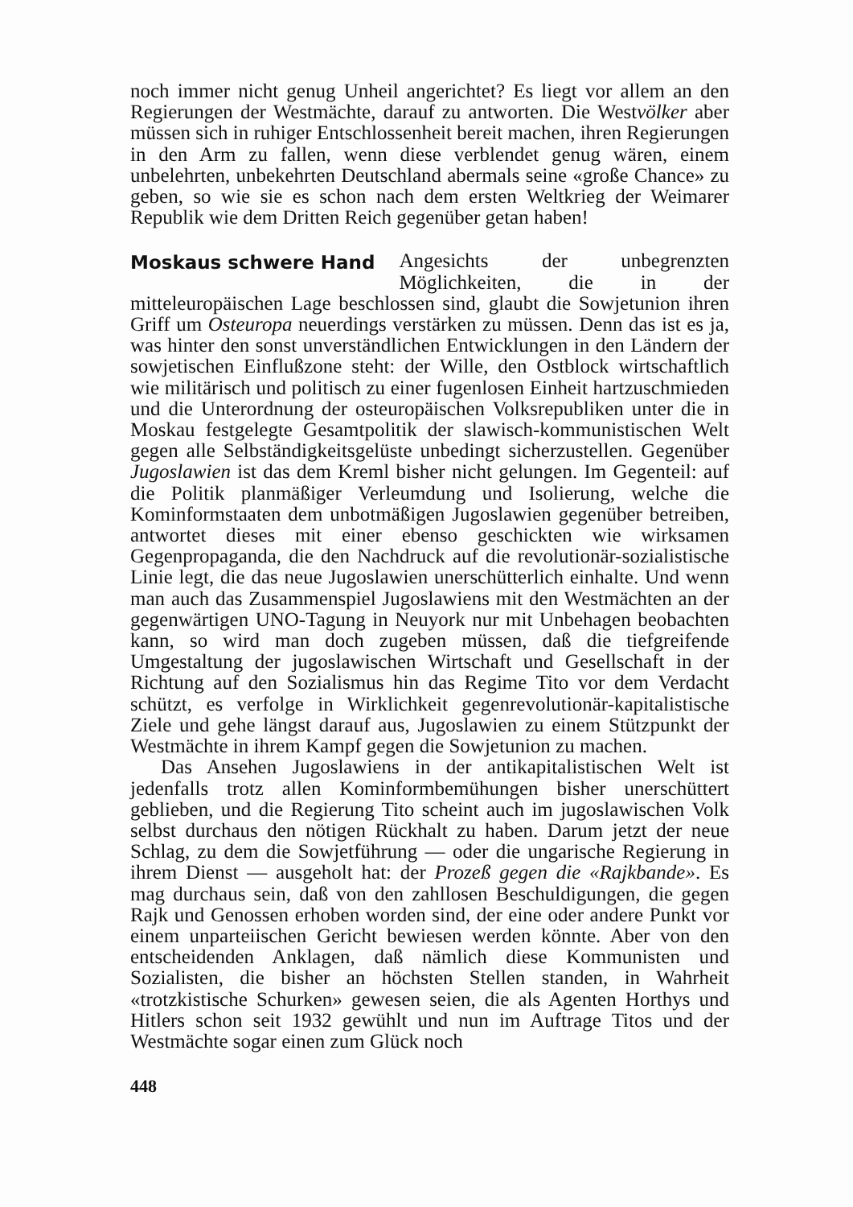noch immer nicht genug Unheil angerichtet? Es liegt vor allem an den Regierungen der Westmächte, darauf zu antworten. Die Westvölker aber müssen sich in ruhiger Entschlossenheit bereit machen, ihren Regierungen in den Arm zu fallen, wenn diese verblendet genug wären, einem unbelehrten, unbekehrten Deutschland abermals seine «große Chance» zu geben, so wie sie es schon nach dem ersten Weltkrieg der Weimarer Republik wie dem Dritten Reich gegenüber getan haben!
Moskaus schwere Hand
Angesichts der unbegrenzten Möglichkeiten, die in der mitteleuropäischen Lage beschlossen sind, glaubt die Sowjetunion ihren Griff um Osteuropa neuerdings verstärken zu müssen. Denn das ist es ja, was hinter den sonst unverständlichen Entwicklungen in den Ländern der sowjetischen Einflußzone steht: der Wille, den Ostblock wirtschaftlich wie militärisch und politisch zu einer fugenlosen Einheit hartzuschmieden und die Unterordnung der osteuropäischen Volksrepubliken unter die in Moskau festgelegte Gesamtpolitik der slawisch-kommunistischen Welt gegen alle Selbständigkeitsgelüste unbedingt sicherzustellen. Gegenüber Jugoslawien ist das dem Kreml bisher nicht gelungen. Im Gegenteil: auf die Politik planmäßiger Verleumdung und Isolierung, welche die Kominformstaaten dem unbotmäßigen Jugoslawien gegenüber betreiben, antwortet dieses mit einer ebenso geschickten wie wirksamen Gegenpropaganda, die den Nachdruck auf die revolutionär-sozialistische Linie legt, die das neue Jugoslawien unerschütterlich einhalte. Und wenn man auch das Zusammenspiel Jugoslawiens mit den Westmächten an der gegenwärtigen UNO-Tagung in Neuyork nur mit Unbehagen beobachten kann, so wird man doch zugeben müssen, daß die tiefgreifende Umgestaltung der jugoslawischen Wirtschaft und Gesellschaft in der Richtung auf den Sozialismus hin das Regime Tito vor dem Verdacht schützt, es verfolge in Wirklichkeit gegenrevolutionär-kapitalistische Ziele und gehe längst darauf aus, Jugoslawien zu einem Stützpunkt der Westmächte in ihrem Kampf gegen die Sowjetunion zu machen.
Das Ansehen Jugoslawiens in der antikapitalistischen Welt ist jedenfalls trotz allen Kominformbemühungen bisher unerschüttert geblieben, und die Regierung Tito scheint auch im jugoslawischen Volk selbst durchaus den nötigen Rückhalt zu haben. Darum jetzt der neue Schlag, zu dem die Sowjetführung — oder die ungarische Regierung in ihrem Dienst — ausgeholt hat: der Prozeß gegen die «Rajkbande». Es mag durchaus sein, daß von den zahllosen Beschuldigungen, die gegen Rajk und Genossen erhoben worden sind, der eine oder andere Punkt vor einem unparteiischen Gericht bewiesen werden könnte. Aber von den entscheidenden Anklagen, daß nämlich diese Kommunisten und Sozialisten, die bisher an höchsten Stellen standen, in Wahrheit «trotzkistische Schurken» gewesen seien, die als Agenten Horthys und Hitlers schon seit 1932 gewühlt und nun im Auftrage Titos und der Westmächte sogar einen zum Glück noch
448